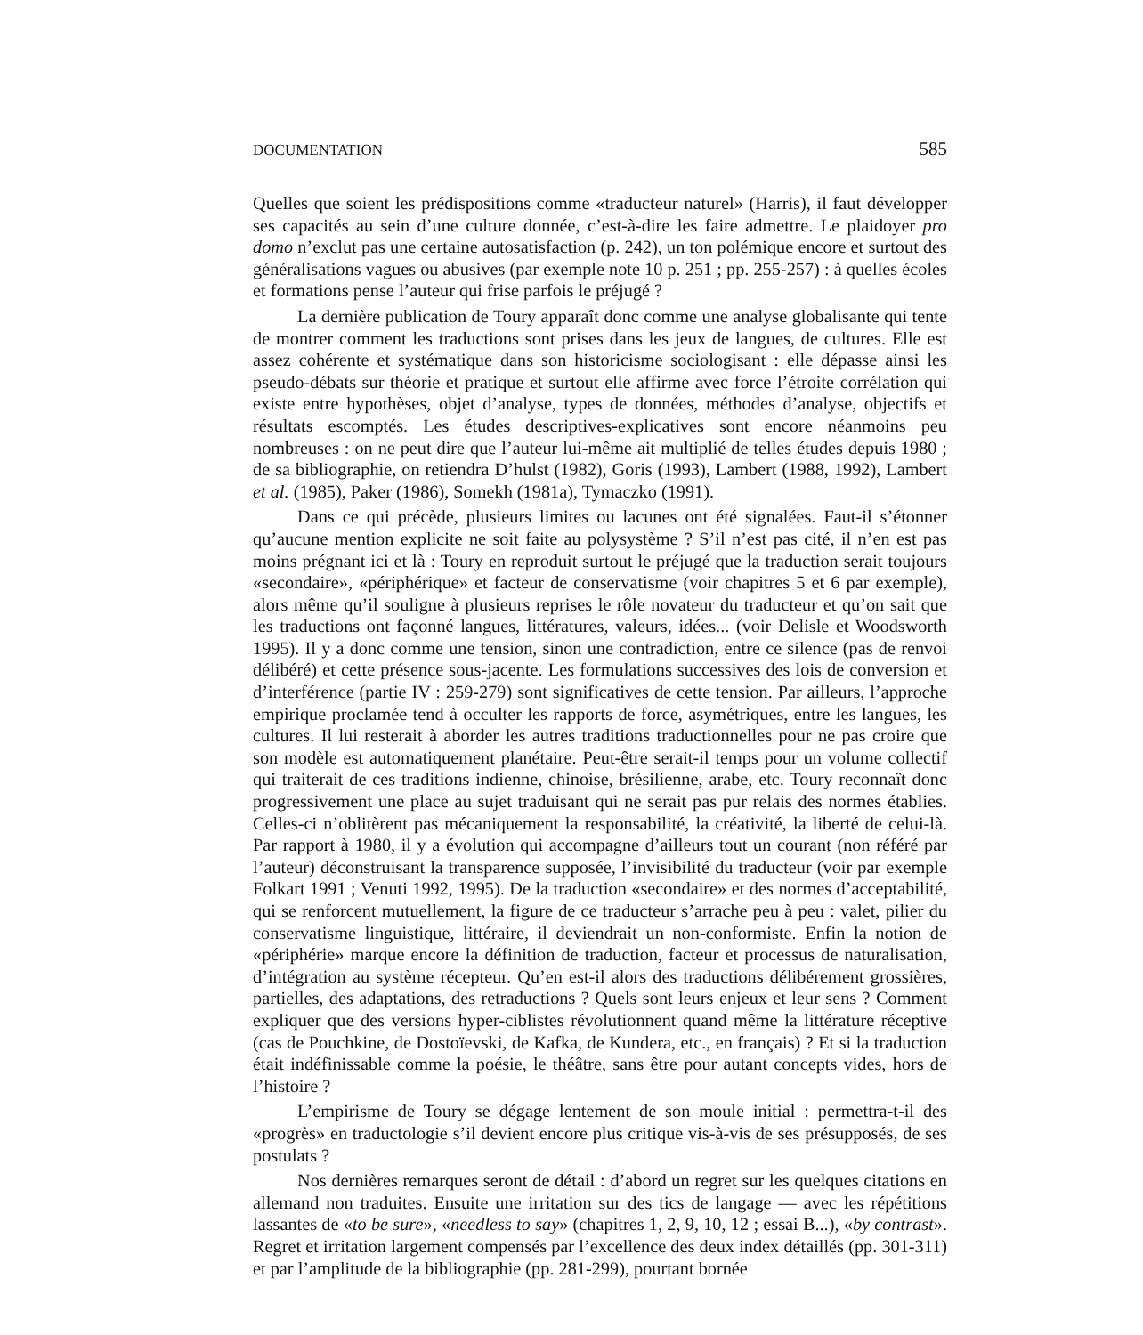DOCUMENTATION 585
Quelles que soient les prédispositions comme «traducteur naturel» (Harris), il faut développer ses capacités au sein d’une culture donnée, c’est-à-dire les faire admettre. Le plaidoyer pro domo n’exclut pas une certaine autosatisfaction (p. 242), un ton polémique encore et surtout des généralisations vagues ou abusives (par exemple note 10 p. 251 ; pp. 255-257) : à quelles écoles et formations pense l’auteur qui frise parfois le préjugé ?
La dernière publication de Toury apparaît donc comme une analyse globalisante qui tente de montrer comment les traductions sont prises dans les jeux de langues, de cultures. Elle est assez cohérente et systématique dans son historicisme sociologisant : elle dépasse ainsi les pseudo-débats sur théorie et pratique et surtout elle affirme avec force l’étroite corrélation qui existe entre hypothèses, objet d’analyse, types de données, méthodes d’analyse, objectifs et résultats escomptés. Les études descriptives-explicatives sont encore néanmoins peu nombreuses : on ne peut dire que l’auteur lui-même ait multiplié de telles études depuis 1980 ; de sa bibliographie, on retiendra D’hulst (1982), Goris (1993), Lambert (1988, 1992), Lambert et al. (1985), Paker (1986), Somekh (1981a), Tymaczko (1991).
Dans ce qui précède, plusieurs limites ou lacunes ont été signalées. Faut-il s’étonner qu’aucune mention explicite ne soit faite au polysystème ? S’il n’est pas cité, il n’en est pas moins prégnant ici et là : Toury en reproduit surtout le préjugé que la traduction serait toujours «secondaire», «périphérique» et facteur de conservatisme (voir chapitres 5 et 6 par exemple), alors même qu’il souligne à plusieurs reprises le rôle novateur du traducteur et qu’on sait que les traductions ont façonné langues, littératures, valeurs, idées... (voir Delisle et Woodsworth 1995). Il y a donc comme une tension, sinon une contradiction, entre ce silence (pas de renvoi délibéré) et cette présence sous-jacente. Les formulations successives des lois de conversion et d’interférence (partie IV : 259-279) sont significatives de cette tension. Par ailleurs, l’approche empirique proclamée tend à occulter les rapports de force, asymétriques, entre les langues, les cultures. Il lui resterait à aborder les autres traditions traductionnelles pour ne pas croire que son modèle est automatiquement planétaire. Peut-être serait-il temps pour un volume collectif qui traiterait de ces traditions indienne, chinoise, brésilienne, arabe, etc. Toury reconnaît donc progressivement une place au sujet traduisant qui ne serait pas pur relais des normes établies. Celles-ci n’oblitèrent pas mécaniquement la responsabilité, la créativité, la liberté de celui-là. Par rapport à 1980, il y a évolution qui accompagne d’ailleurs tout un courant (non référé par l’auteur) déconstruisant la transparence supposée, l’invisibilité du traducteur (voir par exemple Folkart 1991 ; Venuti 1992, 1995). De la traduction «secondaire» et des normes d’acceptabilité, qui se renforcent mutuellement, la figure de ce traducteur s’arrache peu à peu : valet, pilier du conservatisme linguistique, littéraire, il deviendrait un non-conformiste. Enfin la notion de «périphérie» marque encore la définition de traduction, facteur et processus de naturalisation, d’intégration au système récepteur. Qu’en est-il alors des traductions délibérement grossières, partielles, des adaptations, des retraductions ? Quels sont leurs enjeux et leur sens ? Comment expliquer que des versions hyper-ciblistes révolutionnent quand même la littérature réceptive (cas de Pouchkine, de Dostoïevski, de Kafka, de Kundera, etc., en français) ? Et si la traduction était indéfinissable comme la poésie, le théâtre, sans être pour autant concepts vides, hors de l’histoire ?
L’empirisme de Toury se dégage lentement de son moule initial : permettra-t-il des «progrès» en traductologie s’il devient encore plus critique vis-à-vis de ses présupposés, de ses postulats ?
Nos dernières remarques seront de détail : d’abord un regret sur les quelques citations en allemand non traduites. Ensuite une irritation sur des tics de langage — avec les répétitions lassantes de «to be sure», «needless to say» (chapitres 1, 2, 9, 10, 12 ; essai B...), «by contrast». Regret et irritation largement compensés par l’excellence des deux index détaillés (pp. 301-311) et par l’amplitude de la bibliographie (pp. 281-299), pourtant bornée